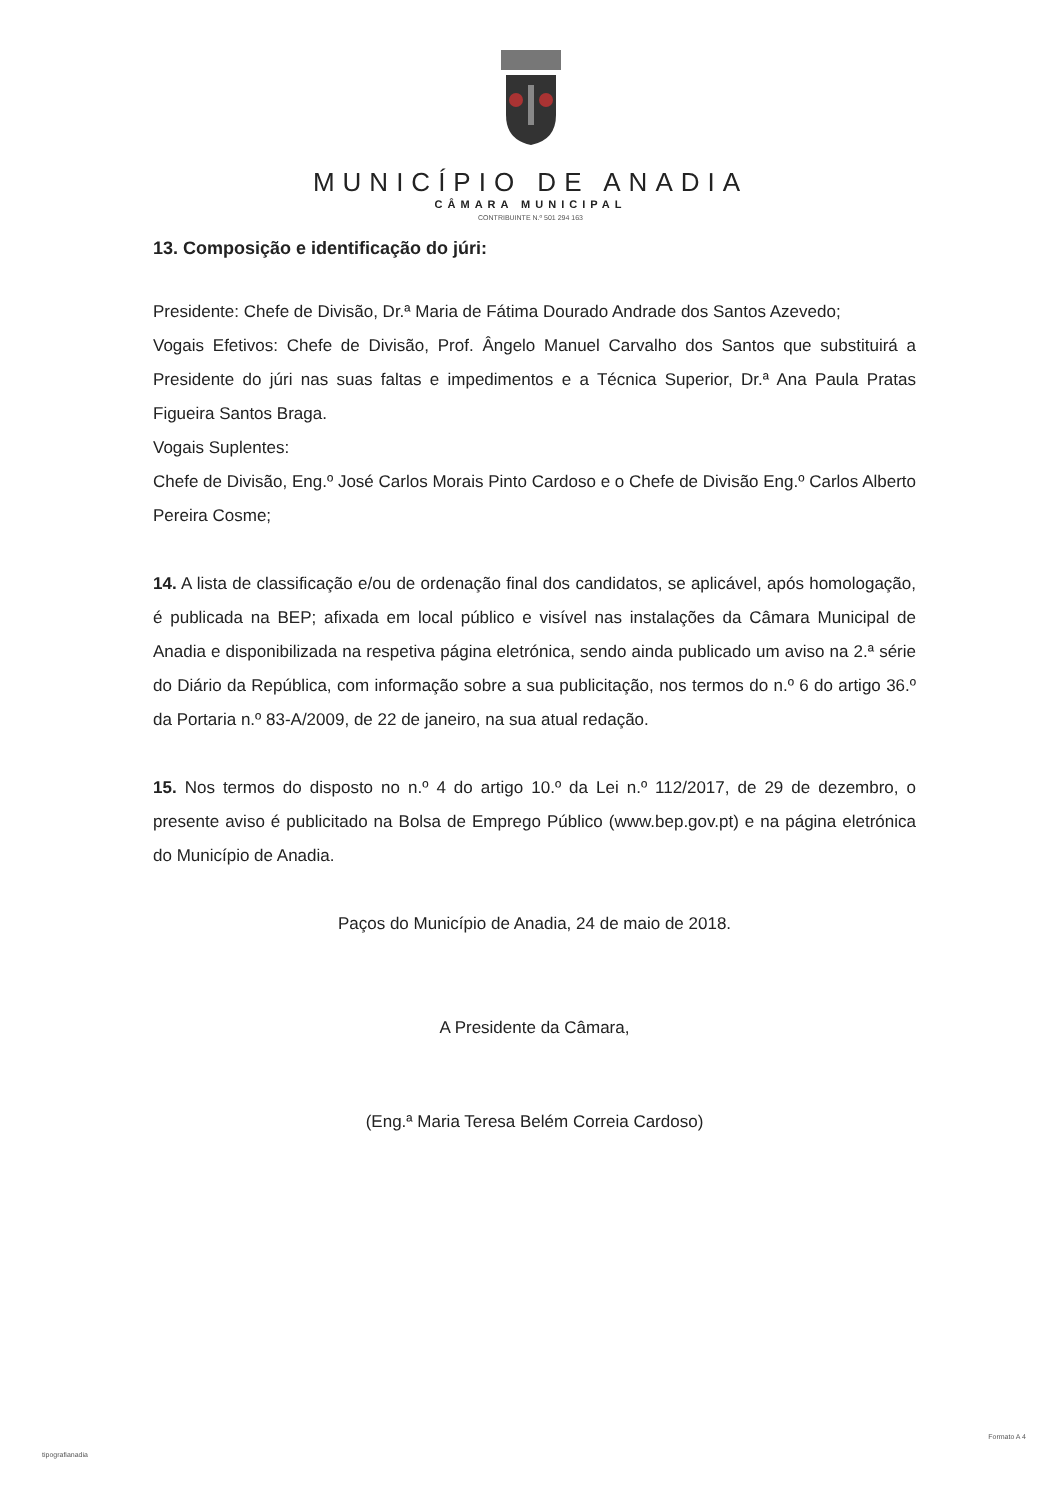MUNICÍPIO DE ANADIA
CÂMARA MUNICIPAL
CONTRIBUINTE N.º 501 294 163
13. Composição e identificação do júri:
Presidente: Chefe de Divisão, Dr.ª Maria de Fátima Dourado Andrade dos Santos Azevedo;
Vogais Efetivos: Chefe de Divisão, Prof. Ângelo Manuel Carvalho dos Santos que substituirá a Presidente do júri nas suas faltas e impedimentos e a Técnica Superior, Dr.ª Ana Paula Pratas Figueira Santos Braga.
Vogais Suplentes:
Chefe de Divisão, Eng.º José Carlos Morais Pinto Cardoso e o Chefe de Divisão Eng.º Carlos Alberto Pereira Cosme;
14. A lista de classificação e/ou de ordenação final dos candidatos, se aplicável, após homologação, é publicada na BEP; afixada em local público e visível nas instalações da Câmara Municipal de Anadia e disponibilizada na respetiva página eletrónica, sendo ainda publicado um aviso na 2.ª série do Diário da República, com informação sobre a sua publicitação, nos termos do n.º 6 do artigo 36.º da Portaria n.º 83-A/2009, de 22 de janeiro, na sua atual redação.
15. Nos termos do disposto no n.º 4 do artigo 10.º da Lei n.º 112/2017, de 29 de dezembro, o presente aviso é publicitado na Bolsa de Emprego Público (www.bep.gov.pt) e na página eletrónica do Município de Anadia.
Paços do Município de Anadia, 24 de maio de 2018.
A Presidente da Câmara,
(Eng.ª Maria Teresa Belém Correia Cardoso)
tipografianadia
Formato A 4